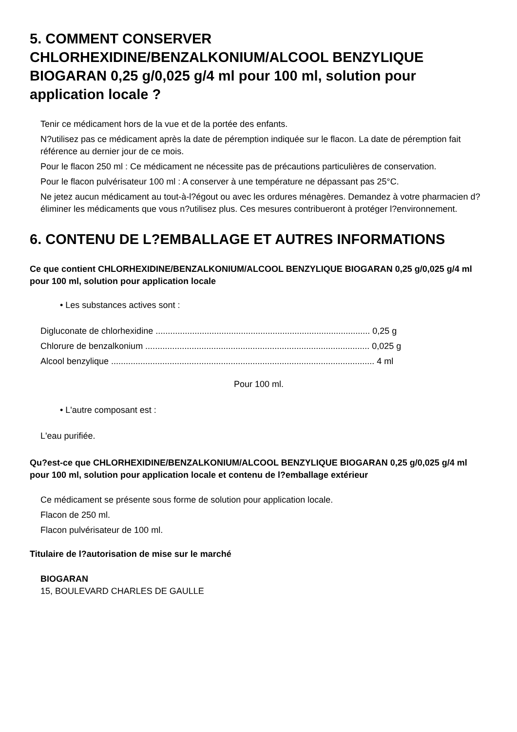5. COMMENT CONSERVER CHLORHEXIDINE/BENZALKONIUM/ALCOOL BENZYLIQUE BIOGARAN 0,25 g/0,025 g/4 ml pour 100 ml, solution pour application locale ?
Tenir ce médicament hors de la vue et de la portée des enfants.
N?utilisez pas ce médicament après la date de péremption indiquée sur le flacon. La date de péremption fait référence au dernier jour de ce mois.
Pour le flacon 250 ml : Ce médicament ne nécessite pas de précautions particulières de conservation.
Pour le flacon pulvérisateur 100 ml : A conserver à une température ne dépassant pas 25°C.
Ne jetez aucun médicament au tout-à-l?égout ou avec les ordures ménagères. Demandez à votre pharmacien d?éliminer les médicaments que vous n?utilisez plus. Ces mesures contribueront à protéger l?environnement.
6. CONTENU DE L?EMBALLAGE ET AUTRES INFORMATIONS
Ce que contient CHLORHEXIDINE/BENZALKONIUM/ALCOOL BENZYLIQUE BIOGARAN 0,25 g/0,025 g/4 ml pour 100 ml, solution pour application locale
• Les substances actives sont :
Digluconate de chlorhexidine ........................................................................................ 0,25 g
Chlorure de benzalkonium ............................................................................................ 0,025 g
Alcool benzylique ............................................................................................................ 4 ml
Pour 100 ml.
• L'autre composant est :
L'eau purifiée.
Qu?est-ce que CHLORHEXIDINE/BENZALKONIUM/ALCOOL BENZYLIQUE BIOGARAN 0,25 g/0,025 g/4 ml pour 100 ml, solution pour application locale et contenu de l?emballage extérieur
Ce médicament se présente sous forme de solution pour application locale.
Flacon de 250 ml.
Flacon pulvérisateur de 100 ml.
Titulaire de l?autorisation de mise sur le marché
BIOGARAN
15, BOULEVARD CHARLES DE GAULLE